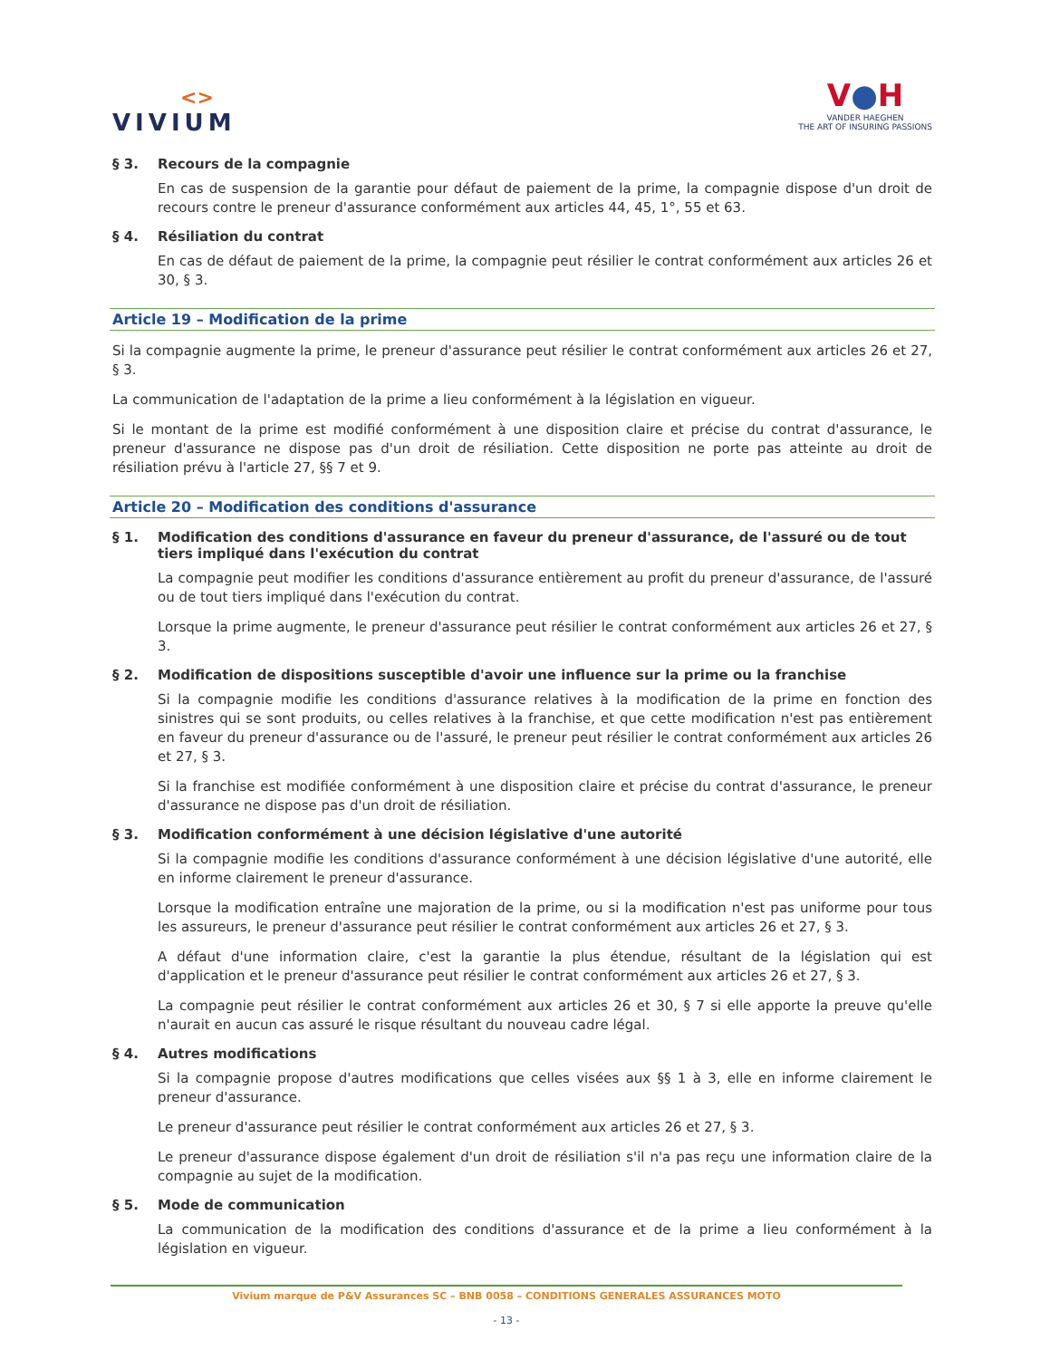<>
VIVIUM
V●H
VANDER HAEGHEN
THE ART OF INSURING PASSIONS
§ 3. Recours de la compagnie
En cas de suspension de la garantie pour défaut de paiement de la prime, la compagnie dispose d'un droit de recours contre le preneur d'assurance conformément aux articles 44, 45, 1°, 55 et 63.
§ 4. Résiliation du contrat
En cas de défaut de paiement de la prime, la compagnie peut résilier le contrat conformément aux articles 26 et 30, § 3.
Article 19 – Modification de la prime
Si la compagnie augmente la prime, le preneur d'assurance peut résilier le contrat conformément aux articles 26 et 27, § 3.
La communication de l'adaptation de la prime a lieu conformément à la législation en vigueur.
Si le montant de la prime est modifié conformément à une disposition claire et précise du contrat d'assurance, le preneur d'assurance ne dispose pas d'un droit de résiliation. Cette disposition ne porte pas atteinte au droit de résiliation prévu à l'article 27, §§ 7 et 9.
Article 20 – Modification des conditions d'assurance
§ 1. Modification des conditions d'assurance en faveur du preneur d'assurance, de l'assuré ou de tout tiers impliqué dans l'exécution du contrat
La compagnie peut modifier les conditions d'assurance entièrement au profit du preneur d'assurance, de l'assuré ou de tout tiers impliqué dans l'exécution du contrat.
Lorsque la prime augmente, le preneur d'assurance peut résilier le contrat conformément aux articles 26 et 27, § 3.
§ 2. Modification de dispositions susceptible d'avoir une influence sur la prime ou la franchise
Si la compagnie modifie les conditions d'assurance relatives à la modification de la prime en fonction des sinistres qui se sont produits, ou celles relatives à la franchise, et que cette modification n'est pas entièrement en faveur du preneur d'assurance ou de l'assuré, le preneur peut résilier le contrat conformément aux articles 26 et 27, § 3.
Si la franchise est modifiée conformément à une disposition claire et précise du contrat d'assurance, le preneur d'assurance ne dispose pas d'un droit de résiliation.
§ 3. Modification conformément à une décision législative d'une autorité
Si la compagnie modifie les conditions d'assurance conformément à une décision législative d'une autorité, elle en informe clairement le preneur d'assurance.
Lorsque la modification entraîne une majoration de la prime, ou si la modification n'est pas uniforme pour tous les assureurs, le preneur d'assurance peut résilier le contrat conformément aux articles 26 et 27, § 3.
A défaut d'une information claire, c'est la garantie la plus étendue, résultant de la législation qui est d'application et le preneur d'assurance peut résilier le contrat conformément aux articles 26 et 27, § 3.
La compagnie peut résilier le contrat conformément aux articles 26 et 30, § 7 si elle apporte la preuve qu'elle n'aurait en aucun cas assuré le risque résultant du nouveau cadre légal.
§ 4. Autres modifications
Si la compagnie propose d'autres modifications que celles visées aux §§ 1 à 3, elle en informe clairement le preneur d'assurance.
Le preneur d'assurance peut résilier le contrat conformément aux articles 26 et 27, § 3.
Le preneur d'assurance dispose également d'un droit de résiliation s'il n'a pas reçu une information claire de la compagnie au sujet de la modification.
§ 5. Mode de communication
La communication de la modification des conditions d'assurance et de la prime a lieu conformément à la législation en vigueur.
Vivium marque de P&V Assurances SC – BNB 0058 – CONDITIONS GENERALES ASSURANCES MOTO
- 13 -